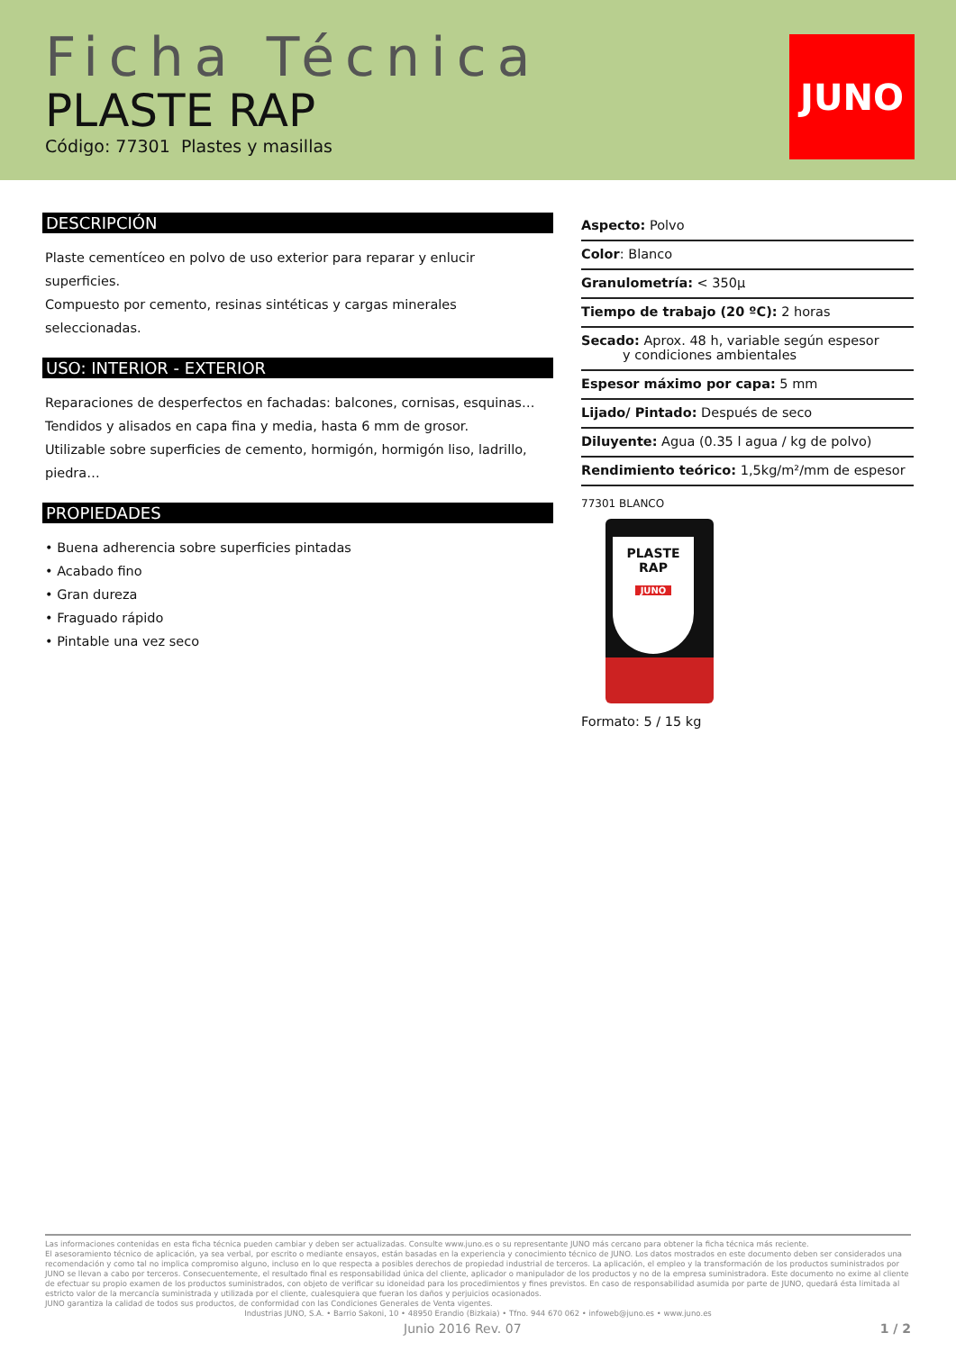Ficha Técnica
PLASTE RAP
Código: 77301 Plastes y masillas
JUNO
DESCRIPCIÓN
Plaste cementíceo en polvo de uso exterior para reparar y enlucir superficies.
Compuesto por cemento, resinas sintéticas y cargas minerales seleccionadas.
USO: INTERIOR - EXTERIOR
Reparaciones de desperfectos en fachadas: balcones, cornisas, esquinas…
Tendidos y alisados en capa fina y media, hasta 6 mm de grosor.
Utilizable sobre superficies de cemento, hormigón, hormigón liso, ladrillo, piedra…
PROPIEDADES
• Buena adherencia sobre superficies pintadas
• Acabado fino
• Gran dureza
• Fraguado rápido
• Pintable una vez seco
Aspecto: Polvo
Color: Blanco
Granulometría: < 350µ
Tiempo de trabajo (20 ºC): 2 horas
Secado: Aprox. 48 h, variable según espesor
y condiciones ambientales
Espesor máximo por capa: 5 mm
Lijado/ Pintado: Después de seco
Diluyente: Agua (0.35 l agua / kg de polvo)
Rendimiento teórico: 1,5kg/m²/mm de espesor
77301 BLANCO
PLASTE
RAP
JUNO
Formato: 5 / 15 kg
Las informaciones contenidas en esta ficha técnica pueden cambiar y deben ser actualizadas. Consulte www.juno.es o su representante JUNO más cercano para obtener la ficha técnica más reciente.
El asesoramiento técnico de aplicación, ya sea verbal, por escrito o mediante ensayos, están basadas en la experiencia y conocimiento técnico de JUNO. Los datos mostrados en este documento deben ser considerados una recomendación y como tal no implica compromiso alguno, incluso en lo que respecta a posibles derechos de propiedad industrial de terceros. La aplicación, el empleo y la transformación de los productos suministrados por JUNO se llevan a cabo por terceros. Consecuentemente, el resultado final es responsabilidad única del cliente, aplicador o manipulador de los productos y no de la empresa suministradora. Este documento no exime al cliente de efectuar su propio examen de los productos suministrados, con objeto de verificar su idoneidad para los procedimientos y fines previstos. En caso de responsabilidad asumida por parte de JUNO, quedará ésta limitada al estricto valor de la mercancía suministrada y utilizada por el cliente, cualesquiera que fueran los daños y perjuicios ocasionados.
JUNO garantiza la calidad de todos sus productos, de conformidad con las Condiciones Generales de Venta vigentes.
Industrias JUNO, S.A. • Barrio Sakoni, 10 • 48950 Erandio (Bizkaia) • Tfno. 944 670 062 • infoweb@juno.es • www.juno.es
Junio 2016 Rev. 07 1 / 2